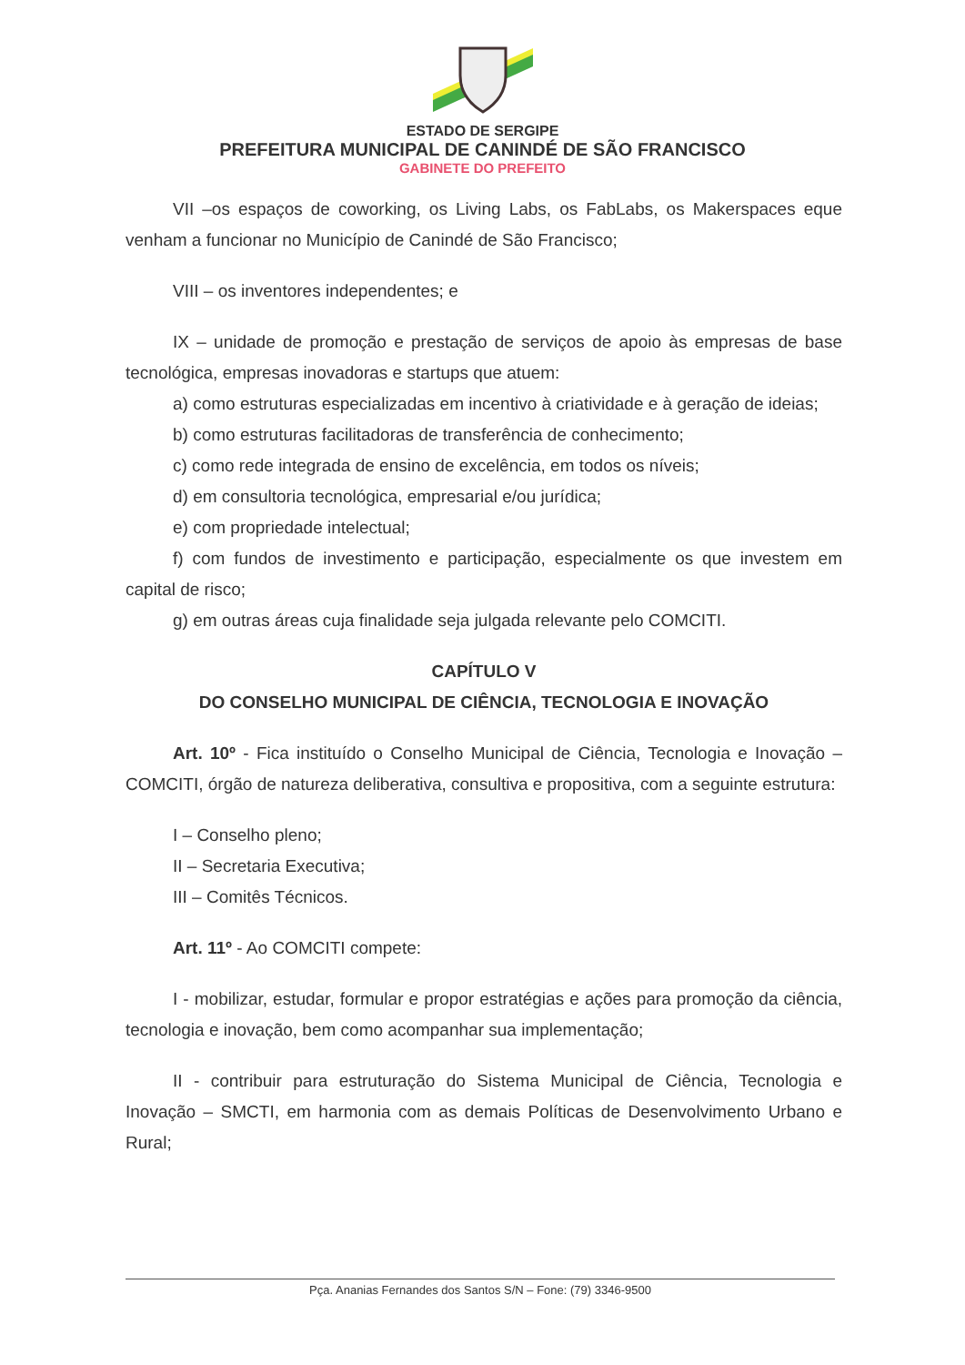ESTADO DE SERGIPE
PREFEITURA MUNICIPAL DE CANINDÉ DE SÃO FRANCISCO
GABINETE DO PREFEITO
VII –os espaços de coworking, os Living Labs, os FabLabs, os Makerspaces eque venham a funcionar no Município de Canindé de São Francisco;
VIII – os inventores independentes; e
IX – unidade de promoção e prestação de serviços de apoio às empresas de base tecnológica, empresas inovadoras e startups que atuem:
a) como estruturas especializadas em incentivo à criatividade e à geração de ideias;
b) como estruturas facilitadoras de transferência de conhecimento;
c) como rede integrada de ensino de excelência, em todos os níveis;
d) em consultoria tecnológica, empresarial e/ou jurídica;
e) com propriedade intelectual;
f) com fundos de investimento e participação, especialmente os que investem em capital de risco;
g) em outras áreas cuja finalidade seja julgada relevante pelo COMCITI.
CAPÍTULO V
DO CONSELHO MUNICIPAL DE CIÊNCIA, TECNOLOGIA E INOVAÇÃO
Art. 10º - Fica instituído o Conselho Municipal de Ciência, Tecnologia e Inovação – COMCITI, órgão de natureza deliberativa, consultiva e propositiva, com a seguinte estrutura:
I – Conselho pleno;
II – Secretaria Executiva;
III – Comitês Técnicos.
Art. 11º - Ao COMCITI compete:
I - mobilizar, estudar, formular e propor estratégias e ações para promoção da ciência, tecnologia e inovação, bem como acompanhar sua implementação;
II - contribuir para estruturação do Sistema Municipal de Ciência, Tecnologia e Inovação – SMCTI, em harmonia com as demais Políticas de Desenvolvimento Urbano e Rural;
Pça. Ananias Fernandes dos Santos S/N – Fone: (79) 3346-9500